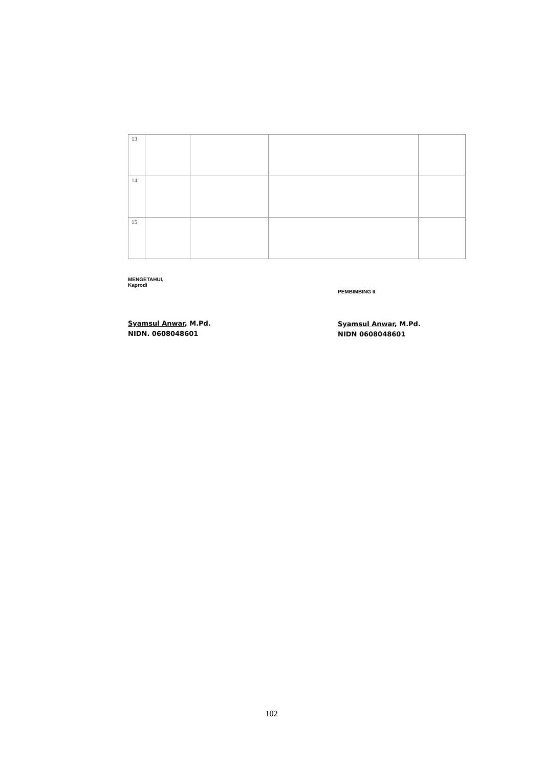| 13 | | | | |
| 14 | | | | |
| 15 | | | | |
MENGETAHUI,
Kaprodi
Syamsul Anwar, M.Pd.
NIDN. 0608048601
PEMBIMBING II
Syamsul Anwar, M.Pd.
NIDN 0608048601
102